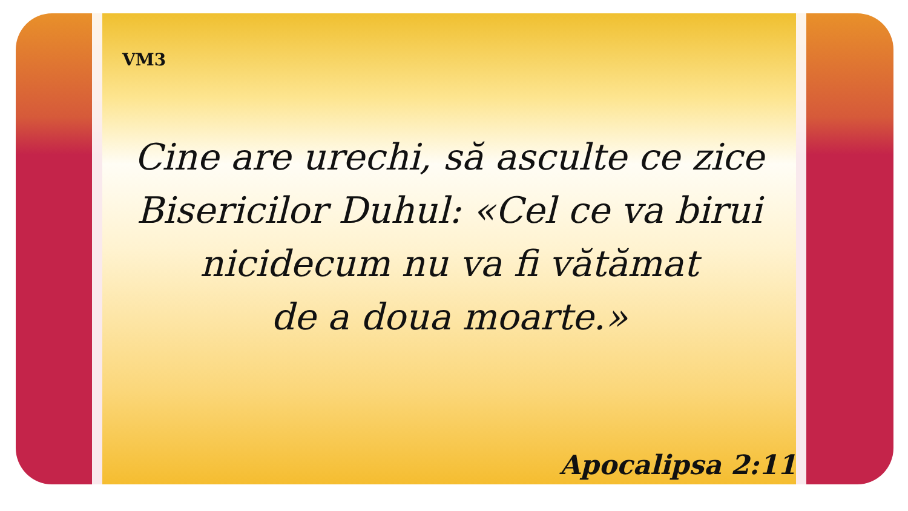VM3
Cine are urechi, să asculte ce zice
Bisericilor Duhul: «Cel ce va birui
nicidecum nu va fi vătămat
de a doua moarte.»
Apocalipsa 2:11